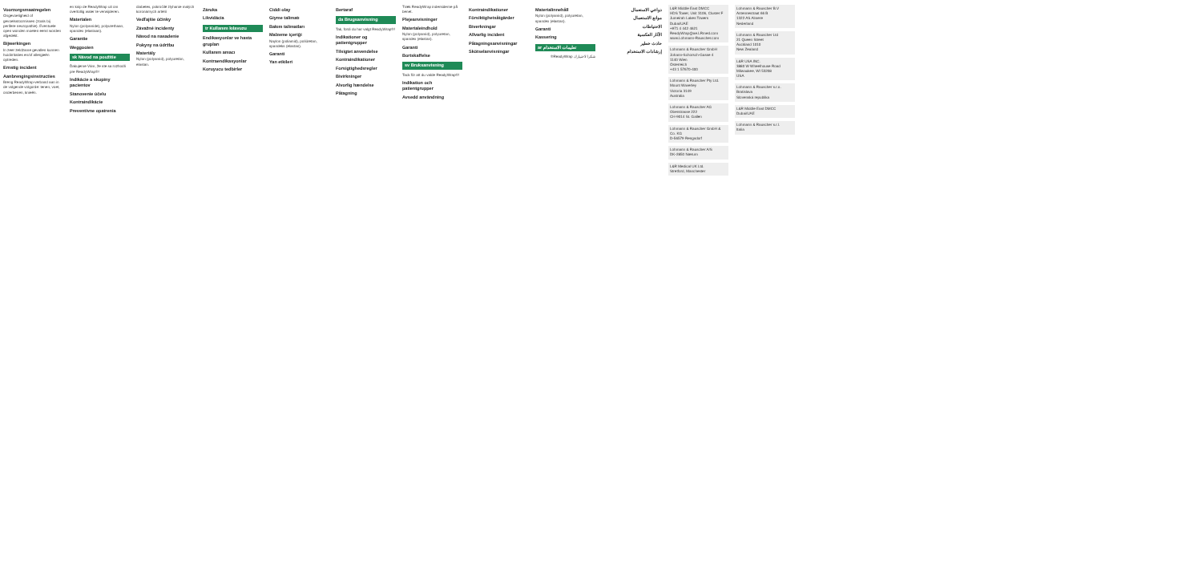Voorzorgsmaatregelen
Ongevoeligheid of gevoelsstoornissen (zoals bij perifere neuropathie). Eventuele open wonden moeten eerst worden afgedekt.
Bijwerkingen
In zeer zeldzame gevallen kunnen huidirritaties en/of allergieën optreden.
Ernstig incident
Aanbrengingsinstructies
Breng ReadyWrap-verband aan in de volgende volgorde: tenen, voet, onderbenen, knieën.
en knip de ReadyWrap uit om overtollig water te verwijderen.
Materialen
Nylon (polyamide), polyurethaan, spandex (elastaan).
Garantie
Weggooien
sk Návod na použitie
Ďakujeme Vám, že ste sa rozhodli pre ReadyWrap®!
Indikácie a skupiny pacientov
Stanovenie účelu
Kontraindikácie
Preventívne opatrenia
diabetes, pokročilé zlyhanie malých koronárnych artérií
Vedľajšie účinky
Závažné incidenty
Návod na nasadenie
Pokyny na údržbu
Materiály
Nylon (polyamid), polyuretán, elastan.
Záruka
Likvidácia
tr Kullanım kılavuzu
Endikasyonlar ve hasta grupları
Kullanım amacı
Kontraendikasyonlar
Koruyucu tedbirler
Ciddi olay
Giyme talimatı
Bakım talimatları
Malzeme içeriği
Naylon (poliamid), poliüretan, spandeks (elastan).
Garanti
Yan etkileri
Bertaraf
da Brugsanvisning
Tak, fordi du har valgt ReadyWrap®!
Indikationer og patientgrupper
Tilsigtet anvendelse
Kontraindikationer
Forsigtighedsregler
Bivirkninger
Alvorlig hændelse
Påtagning
Træk ReadyWrap indersiderne på benet.
Plejeanvisninger
Materialeindhold
Nylon (polyamid), polyuretan, spandex (elastan).
Garanti
Bortskaffelse
sv Bruksanvisning
Tack för att du valde ReadyWrap®!
Indikation och patientgrupper
Avsedd användning
Kontraindikationer
Försiktighetsåtgärder
Biverkningar
Allvarlig incident
Påtagningsanvisningar
Skötselanvisningar
Materialinnehåll
Nylon (polyamid), polyuretan, spandex (elastan).
Garanti
Kassering
ar تعليمات الاستخدام
شكرا لاختيارك ReadyWrap®
دواعي الاستعمال
موانع الاستعمال
الاحتياطات
الآثار العكسية
حادث خطير
إرشادات الاستخدام
L&R Middle East DMCC
HDS Tower, Unit 3106, Cluster F
Jumeirah Lakes Towers
Dubai/UAE
+971 4 442 4621
ReadyWrap@ae.LRmed.com
www.Lohmann-Rauscher.com
Lohmann & Rauscher GmbH
Johann-Schorsch-Gasse 4
1140 Wien
Österreich
+43 1 57670-400
Lohmann & Rauscher Pty Ltd.
Mount Waverley
Victoria 3149
Australia
Lohmann & Rauscher AG
Oberstrasse 222
CH-9014 St. Gallen
Lohmann & Rauscher GmbH & Co. KG
D-56579 Rengsdorf
Lohmann & Rauscher A/S
DK-2850 Nærum
L&R Medical UK Ltd.
Stretford, Manchester
Lohmann & Rauscher B.V
Antennestraat 66 B
1322 AS Almere
Nederland
Lohmann & Rauscher Ltd
21 Queen Street
Auckland 1010
New Zealand
L&R USA INC.
3880 W Wheelhouse Road
Milwaukee, WI 53208
USA
Lohmann & Rauscher s.r.o.
Bratislava
Slovenská republika
L&R Middle East DMCC
Dubai/UAE
Lohmann & Rauscher s.r.l.
Italia